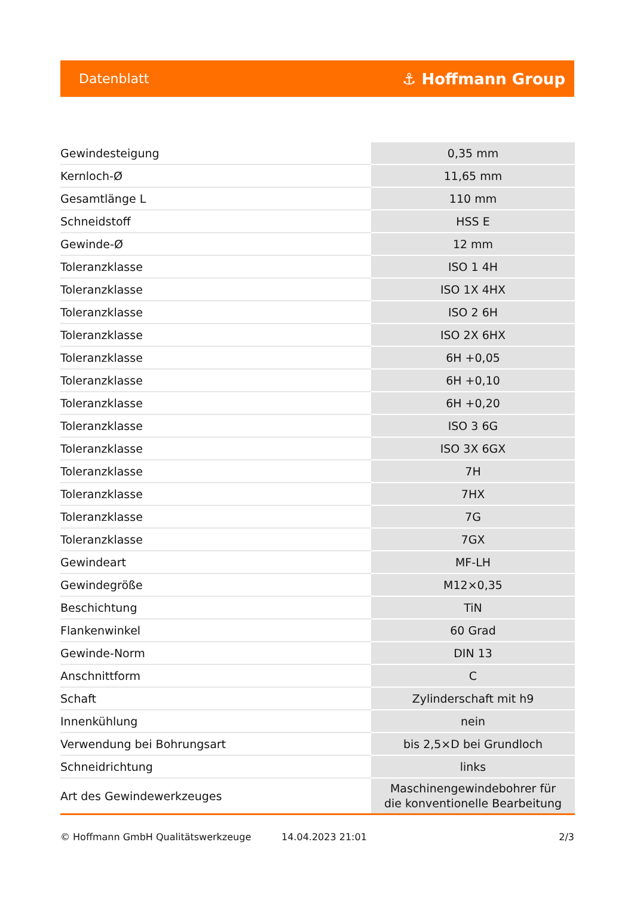Datenblatt ⚓ Hoffmann Group
| Gewindesteigung | 0,35 mm |
| Kernloch-Ø | 11,65 mm |
| Gesamtlänge L | 110 mm |
| Schneidstoff | HSS E |
| Gewinde-Ø | 12 mm |
| Toleranzklasse | ISO 1 4H |
| Toleranzklasse | ISO 1X 4HX |
| Toleranzklasse | ISO 2 6H |
| Toleranzklasse | ISO 2X 6HX |
| Toleranzklasse | 6H +0,05 |
| Toleranzklasse | 6H +0,10 |
| Toleranzklasse | 6H +0,20 |
| Toleranzklasse | ISO 3 6G |
| Toleranzklasse | ISO 3X 6GX |
| Toleranzklasse | 7H |
| Toleranzklasse | 7HX |
| Toleranzklasse | 7G |
| Toleranzklasse | 7GX |
| Gewindeart | MF-LH |
| Gewindegröße | M12×0,35 |
| Beschichtung | TiN |
| Flankenwinkel | 60 Grad |
| Gewinde-Norm | DIN 13 |
| Anschnittform | C |
| Schaft | Zylinderschaft mit h9 |
| Innenkühlung | nein |
| Verwendung bei Bohrungsart | bis 2,5×D bei Grundloch |
| Schneidrichtung | links |
| Art des Gewindewerkzeuges | Maschinengewindebohrer für die konventionelle Bearbeitung |
© Hoffmann GmbH Qualitätswerkzeuge 14.04.2023 21:01 2/3